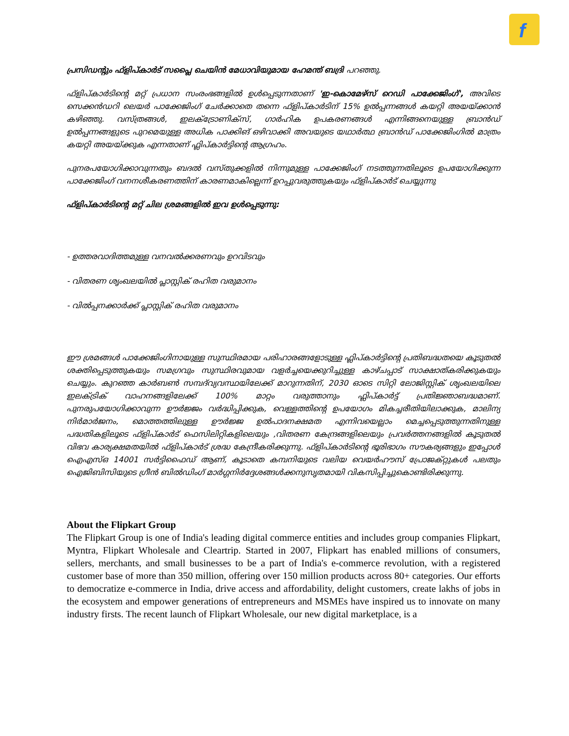f
പ്രസിഡന്റും ഫ്ളിപ്കാർട് സപ്ലൈ ചെയിൻ മേധാവിയുമായ ഹേമന്ത് ബദ്രി പറഞ്ഞു.
ഫ്ളിപ്കാർടിന്റെ മറ്റ് പ്രധാന സംരംഭങ്ങളിൽ ഉൾപ്പെടുന്നതാണ് 'ഇ-കൊമേഴ്സ് റെഡി പാക്കേജിംഗ്', അവിടെ സെക്കൻഡറി ലെയർ പാക്കേജിംഗ് ചേർക്കാതെ തന്നെ ഫ്ളിപ്കാർടിന് 15% ഉൽപ്പന്നങ്ങൾ കയറ്റി അയയ്ക്കാൻ കഴിഞ്ഞു. വസ്ത്രങ്ങൾ, ഇലക്ട്രോണിക്സ്, ഗാർഹിക ഉപകരണങ്ങൾ എന്നിങ്ങനെയുള്ള ബ്രാൻഡ് ഉൽപ്പന്നങ്ങളുടെ പുറമെയുള്ള അധിക പാക്കിങ് ഒഴിവാക്കി അവയുടെ യഥാർത്ഥ ബ്രാൻഡ് പാക്കേജിംഗിൽ മാത്രം കയറ്റി അയയ്ക്കുക എന്നതാണ് ഫ്ലിപ്കാർട്ടിന്റെ ആഗ്രഹം.
പുനരപയോഗിക്കാവുന്നതും ബദൽ വസ്തുക്കളിൽ നിന്നുമുള്ള പാക്കേജിംഗ് നടത്തുന്നതിലൂടെ ഉപയോഗിക്കുന്ന പാക്കേജിംഗ് വനനശീകരണത്തിന് കാരണമാകില്ലെന്ന് ഉറപ്പുവരുത്തുകയും ഫ്ളിപ്കാർട് ചെയ്യുന്നു
ഫ്ളിപ്കാർടിന്റെ മറ്റ് ചില ശ്രമങ്ങളിൽ ഇവ ഉൾപ്പെടുന്നു:
- ഉത്തരവാദിത്തമുള്ള വനവൽക്കരണവും ഉറവിടവും
- വിതരണ ശൃംഖലയിൽ പ്ലാസ്റ്റിക് രഹിത വരുമാനം
- വിൽപ്പനക്കാർക്ക് പ്ലാസ്റ്റിക് രഹിത വരുമാനം
ഈ ശ്രമങ്ങൾ പാക്കേജിംഗിനായുള്ള സുസ്ഥിരമായ പരിഹാരങ്ങളോടുള്ള ഫ്ലിപ്കാർട്ടിന്റെ പ്രതിബദ്ധതയെ കൂടുതൽ ശക്തിപ്പെടുത്തുകയും സമഗ്രവും സുസ്ഥിരവുമായ വളർച്ചയെക്കുറിച്ചുള്ള കാഴ്ചപ്പാട് സാക്ഷാത്കരിക്കുകയും ചെയ്യും. കുറഞ്ഞ കാർബൺ സമ്പദ്‌വ്യവസ്ഥയിലേക്ക് മാറുന്നതിന്, 2030 ഓടെ സിറ്റി ലോജിസ്റ്റിക് ശൃംഖലയിലെ ഇലക്ട്രിക് വാഹനങ്ങളിലേക്ക് 100% മാറ്റം വരുത്താനും ഫ്ലിപ്കാർട്ട് പ്രതിജ്ഞാബദ്ധമാണ്. പുനരുപയോഗിക്കാവുന്ന ഊർജ്ജം വർദ്ധിപ്പിക്കുക, വെള്ളത്തിന്റെ ഉപയോഗം മികച്ചരീതിയിലാക്കുക, മാലിന്യ നിർമാർജനം, മൊത്തത്തിലുള്ള ഊർജ്ജ ഉൽപാദനക്ഷമത എന്നിവയെല്ലാം മെച്ചപ്പെടുത്തുന്നതിനുള്ള പദ്ധതികളിലൂടെ ഫ്ളിപ്കാർട് ഫെസിലിറ്റികളിലെയും ,വിതരണ കേന്ദ്രങ്ങളിലെയും പ്രവർത്തനങ്ങളിൽ കൂടുതൽ വിഭവ കാര്യക്ഷമതയിൽ ഫ്ളിപ്കാർട് ശ്രദ്ധ കേന്ദ്രീകരിക്കുന്നു. ഫ്ളിപ്കാർടിന്റെ ഭൂരിഭാഗം സൗകര്യങ്ങളും ഇപ്പോൾ ഐഎസ്ഒ 14001 സർട്ടിഫൈഡ് ആണ്, കൂടാതെ കമ്പനിയുടെ വലിയ വെയർഹൗസ് പ്രോജക്റ്റുകൾ പലതും ഐജിബിസിയുടെ ഗ്രീൻ ബിൽഡിംഗ് മാർഗ്ഗനിർദ്ദേശങ്ങൾക്കനുസൃതമായി വികസിപ്പിച്ചുകൊണ്ടിരിക്കുന്നു.
About the Flipkart Group
The Flipkart Group is one of India's leading digital commerce entities and includes group companies Flipkart, Myntra, Flipkart Wholesale and Cleartrip. Started in 2007, Flipkart has enabled millions of consumers, sellers, merchants, and small businesses to be a part of India's e-commerce revolution, with a registered customer base of more than 350 million, offering over 150 million products across 80+ categories. Our efforts to democratize e-commerce in India, drive access and affordability, delight customers, create lakhs of jobs in the ecosystem and empower generations of entrepreneurs and MSMEs have inspired us to innovate on many industry firsts. The recent launch of Flipkart Wholesale, our new digital marketplace, is a